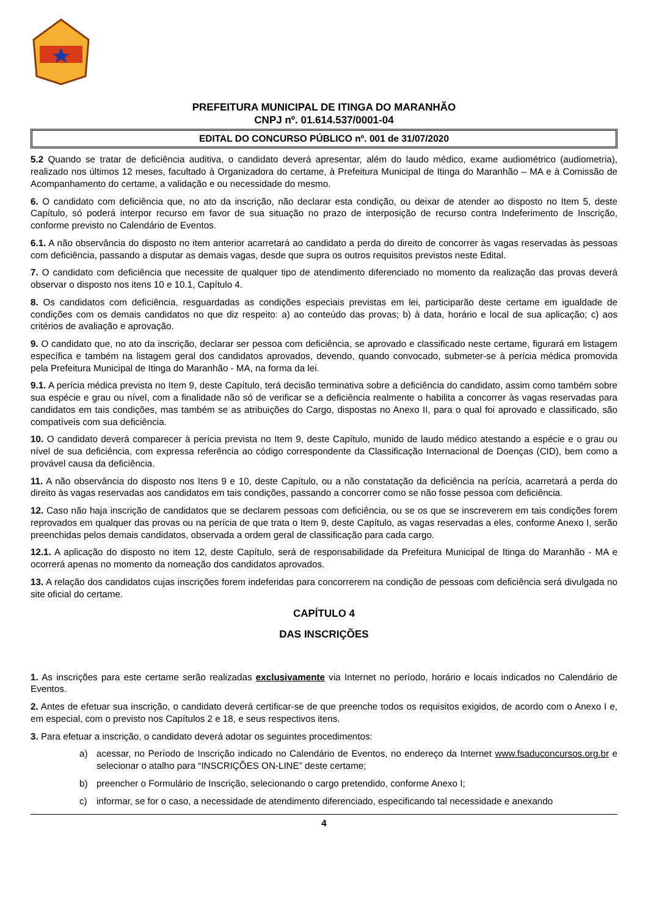PREFEITURA MUNICIPAL DE ITINGA DO MARANHÃO
CNPJ nº. 01.614.537/0001-04
EDITAL DO CONCURSO PÚBLICO nº. 001 de 31/07/2020
5.2 Quando se tratar de deficiência auditiva, o candidato deverá apresentar, além do laudo médico, exame audiométrico (audiometria), realizado nos últimos 12 meses, facultado à Organizadora do certame, à Prefeitura Municipal de Itinga do Maranhão – MA e à Comissão de Acompanhamento do certame, a validação e ou necessidade do mesmo.
6. O candidato com deficiência que, no ato da inscrição, não declarar esta condição, ou deixar de atender ao disposto no Item 5, deste Capítulo, só poderá interpor recurso em favor de sua situação no prazo de interposição de recurso contra Indeferimento de Inscrição, conforme previsto no Calendário de Eventos.
6.1. A não observância do disposto no item anterior acarretará ao candidato a perda do direito de concorrer às vagas reservadas às pessoas com deficiência, passando a disputar as demais vagas, desde que supra os outros requisitos previstos neste Edital.
7. O candidato com deficiência que necessite de qualquer tipo de atendimento diferenciado no momento da realização das provas deverá observar o disposto nos itens 10 e 10.1, Capítulo 4.
8. Os candidatos com deficiência, resguardadas as condições especiais previstas em lei, participarão deste certame em igualdade de condições com os demais candidatos no que diz respeito: a) ao conteúdo das provas; b) à data, horário e local de sua aplicação; c) aos critérios de avaliação e aprovação.
9. O candidato que, no ato da inscrição, declarar ser pessoa com deficiência, se aprovado e classificado neste certame, figurará em listagem específica e também na listagem geral dos candidatos aprovados, devendo, quando convocado, submeter-se à perícia médica promovida pela Prefeitura Municipal de Itinga do Maranhão - MA, na forma da lei.
9.1. A perícia médica prevista no Item 9, deste Capítulo, terá decisão terminativa sobre a deficiência do candidato, assim como também sobre sua espécie e grau ou nível, com a finalidade não só de verificar se a deficiência realmente o habilita a concorrer às vagas reservadas para candidatos em tais condições, mas também se as atribuições do Cargo, dispostas no Anexo II, para o qual foi aprovado e classificado, são compatíveis com sua deficiência.
10. O candidato deverá comparecer à perícia prevista no Item 9, deste Capítulo, munido de laudo médico atestando a espécie e o grau ou nível de sua deficiência, com expressa referência ao código correspondente da Classificação Internacional de Doenças (CID), bem como a provável causa da deficiência.
11. A não observância do disposto nos Itens 9 e 10, deste Capítulo, ou a não constatação da deficiência na perícia, acarretará a perda do direito às vagas reservadas aos candidatos em tais condições, passando a concorrer como se não fosse pessoa com deficiência.
12. Caso não haja inscrição de candidatos que se declarem pessoas com deficiência, ou se os que se inscreverem em tais condições forem reprovados em qualquer das provas ou na perícia de que trata o Item 9, deste Capítulo, as vagas reservadas a eles, conforme Anexo I, serão preenchidas pelos demais candidatos, observada a ordem geral de classificação para cada cargo.
12.1. A aplicação do disposto no item 12, deste Capítulo, será de responsabilidade da Prefeitura Municipal de Itinga do Maranhão - MA e ocorrerá apenas no momento da nomeação dos candidatos aprovados.
13. A relação dos candidatos cujas inscrições forem indeferidas para concorrerem na condição de pessoas com deficiência será divulgada no site oficial do certame.
CAPÍTULO 4
DAS INSCRIÇÕES
1. As inscrições para este certame serão realizadas exclusivamente via Internet no período, horário e locais indicados no Calendário de Eventos.
2. Antes de efetuar sua inscrição, o candidato deverá certificar-se de que preenche todos os requisitos exigidos, de acordo com o Anexo I e, em especial, com o previsto nos Capítulos 2 e 18, e seus respectivos itens.
3. Para efetuar a inscrição, o candidato deverá adotar os seguintes procedimentos:
a) acessar, no Período de Inscrição indicado no Calendário de Eventos, no endereço da Internet www.fsaduconcursos.org.br e selecionar o atalho para “INSCRIÇÕES ON-LINE” deste certame;
b) preencher o Formulário de Inscrição, selecionando o cargo pretendido, conforme Anexo I;
c) informar, se for o caso, a necessidade de atendimento diferenciado, especificando tal necessidade e anexando
4